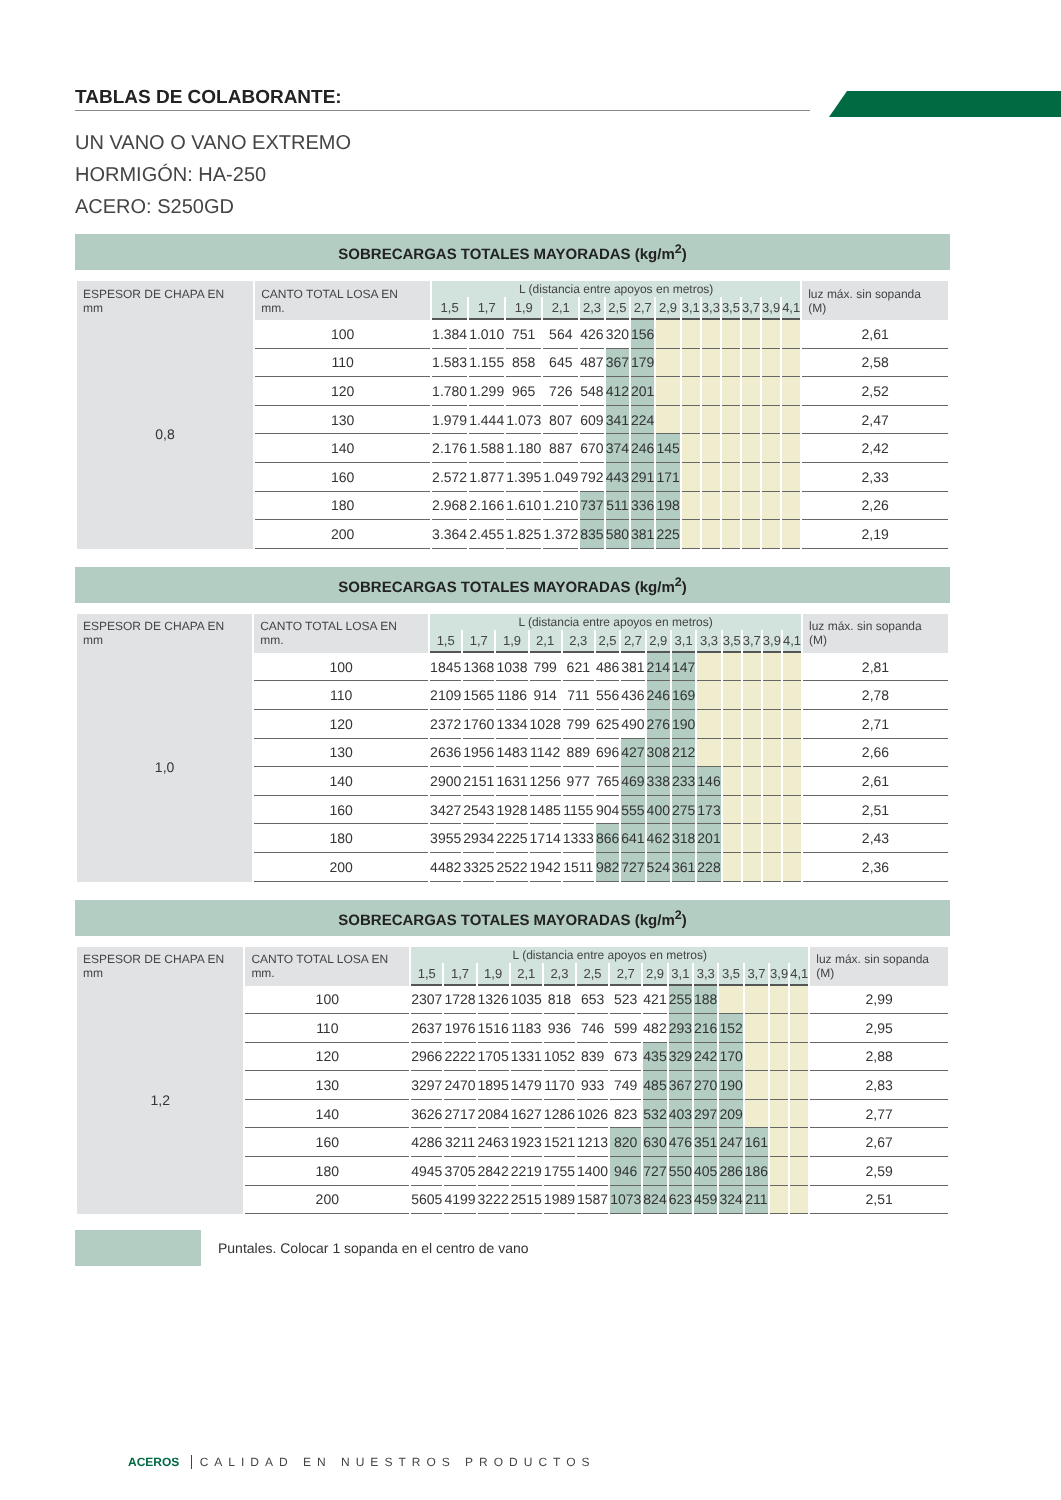TABLAS DE COLABORANTE:
UN VANO O VANO EXTREMO
HORMIGÓN: HA-250
ACERO: S250GD
SOBRECARGAS TOTALES MAYORADAS (kg/m<sup>2</sup>)
| ESPESOR DE CHAPA EN mm | CANTO TOTAL LOSA EN mm. | L (distancia entre apoyos en metros) | | | | | | | | | | | | | | luz máx. sin sopanda (M) |
| --- | --- | --- | --- | --- | --- | --- | --- | --- | --- | --- | --- | --- | --- | --- | --- | --- |
| | | 1,5 | 1,7 | 1,9 | 2,1 | 2,3 | 2,5 | 2,7 | 2,9 | 3,1 | 3,3 | 3,5 | 3,7 | 3,9 | 4,1 | |
| 0,8 | 100 | 1.384 | 1.010 | 751 | 564 | 426 | 320 | 156 | | | | | | | | 2,61 |
| | 110 | 1.583 | 1.155 | 858 | 645 | 487 | 367 | 179 | | | | | | | | 2,58 |
| | 120 | 1.780 | 1.299 | 965 | 726 | 548 | 412 | 201 | | | | | | | | 2,52 |
| | 130 | 1.979 | 1.444 | 1.073 | 807 | 609 | 341 | 224 | | | | | | | | 2,47 |
| | 140 | 2.176 | 1.588 | 1.180 | 887 | 670 | 374 | 246 | 145 | | | | | | | 2,42 |
| | 160 | 2.572 | 1.877 | 1.395 | 1.049 | 792 | 443 | 291 | 171 | | | | | | | 2,33 |
| | 180 | 2.968 | 2.166 | 1.610 | 1.210 | 737 | 511 | 336 | 198 | | | | | | | 2,26 |
| | 200 | 3.364 | 2.455 | 1.825 | 1.372 | 835 | 580 | 381 | 225 | | | | | | | 2,19 |
SOBRECARGAS TOTALES MAYORADAS (kg/m<sup>2</sup>)
| ESPESOR DE CHAPA EN mm | CANTO TOTAL LOSA EN mm. | L (distancia entre apoyos en metros) | | | | | | | | | | | | | | luz máx. sin sopanda (M) |
| --- | --- | --- | --- | --- | --- | --- | --- | --- | --- | --- | --- | --- | --- | --- | --- | --- |
| | | 1,5 | 1,7 | 1,9 | 2,1 | 2,3 | 2,5 | 2,7 | 2,9 | 3,1 | 3,3 | 3,5 | 3,7 | 3,9 | 4,1 | |
| 1,0 | 100 | 1845 | 1368 | 1038 | 799 | 621 | 486 | 381 | 214 | 147 | | | | | | 2,81 |
| | 110 | 2109 | 1565 | 1186 | 914 | 711 | 556 | 436 | 246 | 169 | | | | | | 2,78 |
| | 120 | 2372 | 1760 | 1334 | 1028 | 799 | 625 | 490 | 276 | 190 | | | | | | 2,71 |
| | 130 | 2636 | 1956 | 1483 | 1142 | 889 | 696 | 427 | 308 | 212 | | | | | | 2,66 |
| | 140 | 2900 | 2151 | 1631 | 1256 | 977 | 765 | 469 | 338 | 233 | 146 | | | | | 2,61 |
| | 160 | 3427 | 2543 | 1928 | 1485 | 1155 | 904 | 555 | 400 | 275 | 173 | | | | | 2,51 |
| | 180 | 3955 | 2934 | 2225 | 1714 | 1333 | 866 | 641 | 462 | 318 | 201 | | | | | 2,43 |
| | 200 | 4482 | 3325 | 2522 | 1942 | 1511 | 982 | 727 | 524 | 361 | 228 | | | | | 2,36 |
SOBRECARGAS TOTALES MAYORADAS (kg/m<sup>2</sup>)
| ESPESOR DE CHAPA EN mm | CANTO TOTAL LOSA EN mm. | L (distancia entre apoyos en metros) | | | | | | | | | | | | | | luz máx. sin sopanda (M) |
| --- | --- | --- | --- | --- | --- | --- | --- | --- | --- | --- | --- | --- | --- | --- | --- | --- |
| | | 1,5 | 1,7 | 1,9 | 2,1 | 2,3 | 2,5 | 2,7 | 2,9 | 3,1 | 3,3 | 3,5 | 3,7 | 3,9 | 4,1 | |
| 1,2 | 100 | 2307 | 1728 | 1326 | 1035 | 818 | 653 | 523 | 421 | 255 | 188 | | | | | 2,99 |
| | 110 | 2637 | 1976 | 1516 | 1183 | 936 | 746 | 599 | 482 | 293 | 216 | 152 | | | | 2,95 |
| | 120 | 2966 | 2222 | 1705 | 1331 | 1052 | 839 | 673 | 435 | 329 | 242 | 170 | | | | 2,88 |
| | 130 | 3297 | 2470 | 1895 | 1479 | 1170 | 933 | 749 | 485 | 367 | 270 | 190 | | | | 2,83 |
| | 140 | 3626 | 2717 | 2084 | 1627 | 1286 | 1026 | 823 | 532 | 403 | 297 | 209 | | | | 2,77 |
| | 160 | 4286 | 3211 | 2463 | 1923 | 1521 | 1213 | 820 | 630 | 476 | 351 | 247 | 161 | | | 2,67 |
| | 180 | 4945 | 3705 | 2842 | 2219 | 1755 | 1400 | 946 | 727 | 550 | 405 | 286 | 186 | | | 2,59 |
| | 200 | 5605 | 4199 | 3222 | 2515 | 1989 | 1587 | 1073 | 824 | 623 | 459 | 324 | 211 | | | 2,51 |
Puntales. Colocar 1 sopanda en el centro de vano
ACEROS CALIDAD EN NUESTROS PRODUCTOS